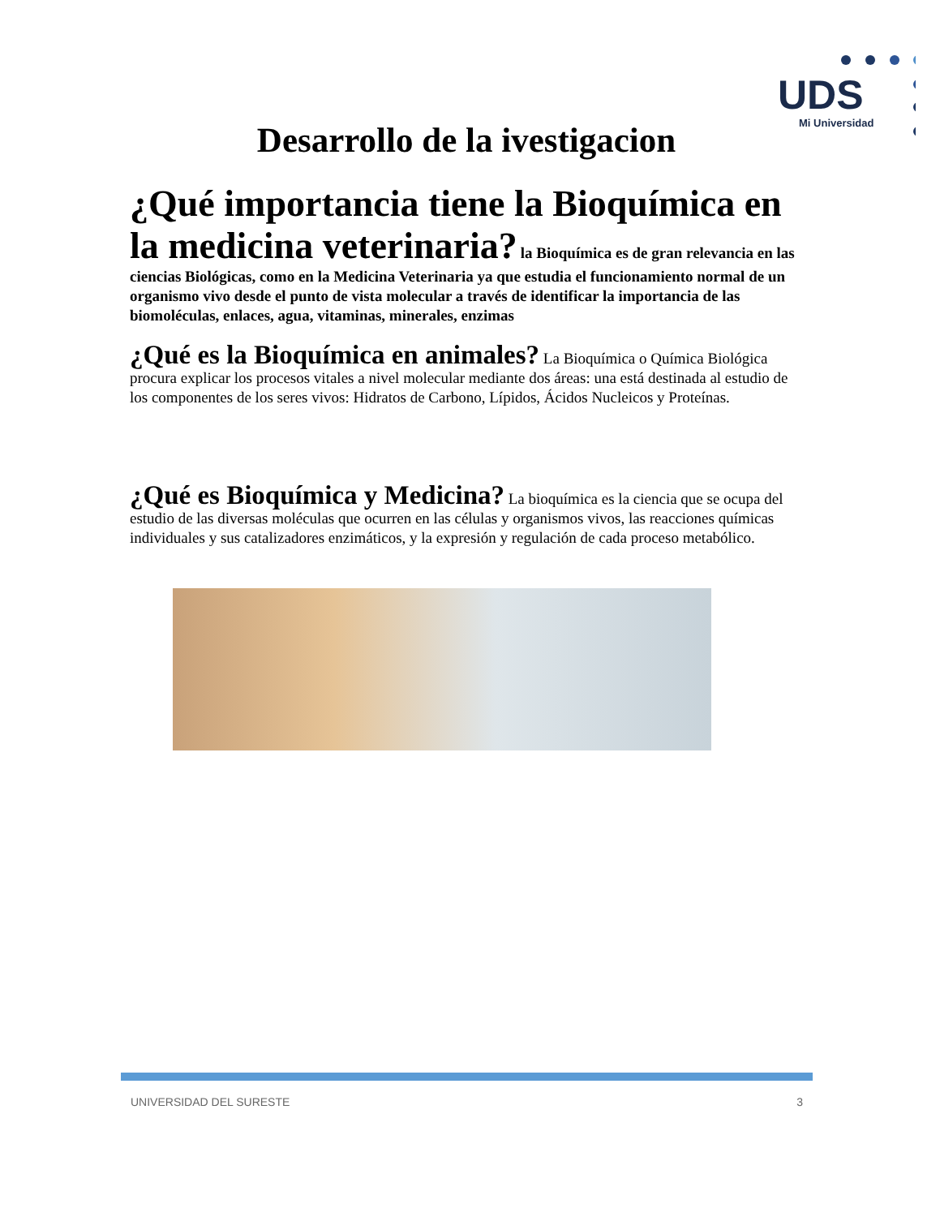UDS
Mi Universidad
Desarrollo de la ivestigacion
¿Qué importancia tiene la Bioquímica en la medicina veterinaria? la Bioquímica es de gran relevancia en las ciencias Biológicas, como en la Medicina Veterinaria ya que estudia el funcionamiento normal de un organismo vivo desde el punto de vista molecular a través de identificar la importancia de las biomoléculas, enlaces, agua, vitaminas, minerales, enzimas
¿Qué es la Bioquímica en animales? La Bioquímica o Química Biológica procura explicar los procesos vitales a nivel molecular mediante dos áreas: una está destinada al estudio de los componentes de los seres vivos: Hidratos de Carbono, Lípidos, Ácidos Nucleicos y Proteínas.
¿Qué es Bioquímica y Medicina? La bioquímica es la ciencia que se ocupa del estudio de las diversas moléculas que ocurren en las células y organismos vivos, las reacciones químicas individuales y sus catalizadores enzimáticos, y la expresión y regulación de cada proceso metabólico.
UNIVERSIDAD DEL SURESTE 3